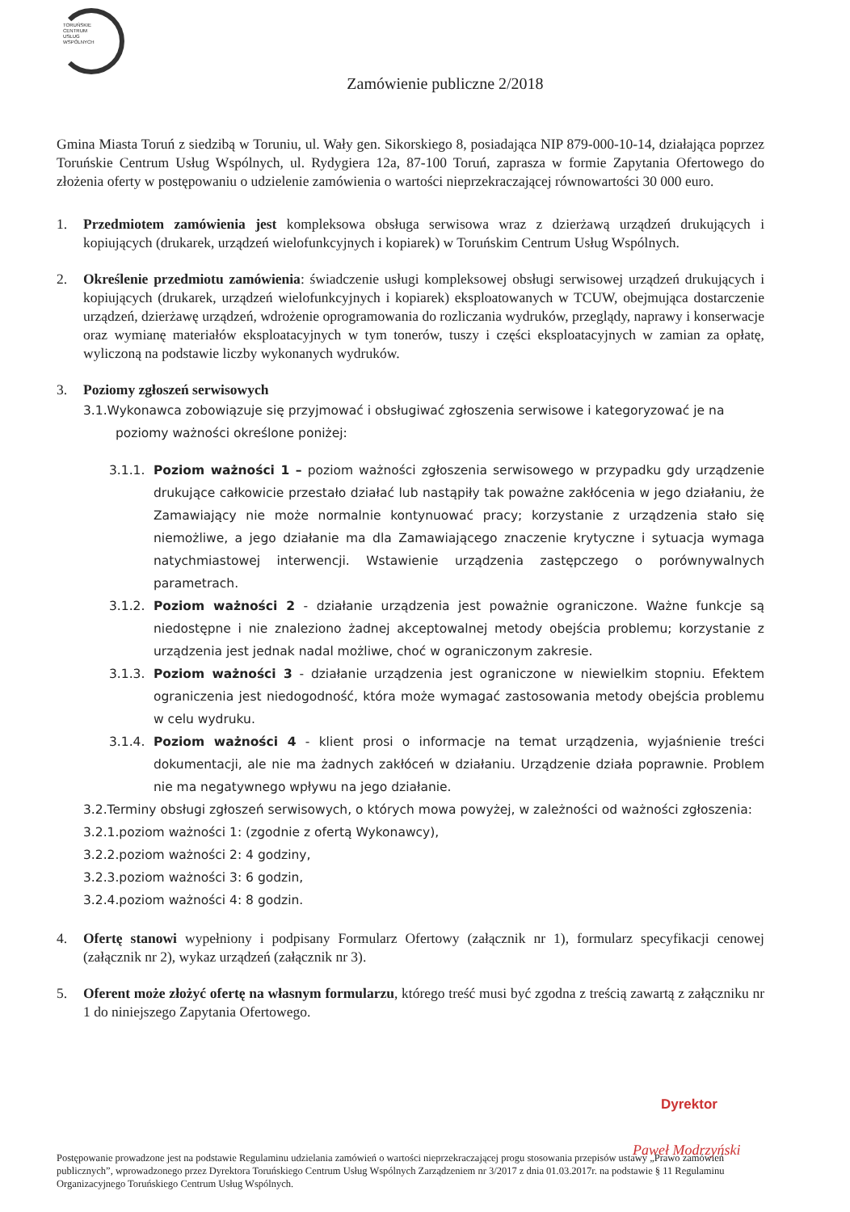TORUŃSKIE
CENTRUM
USŁUG
WSPÓLNYCH
Zamówienie publiczne 2/2018
Gmina Miasta Toruń z siedzibą w Toruniu, ul. Wały gen. Sikorskiego 8, posiadająca NIP 879-000-10-14, działająca poprzez Toruńskie Centrum Usług Wspólnych, ul. Rydygiera 12a, 87-100 Toruń, zaprasza w formie Zapytania Ofertowego do złożenia oferty w postępowaniu o udzielenie zamówienia o wartości nieprzekraczającej równowartości 30 000 euro.
1. Przedmiotem zamówienia jest kompleksowa obsługa serwisowa wraz z dzierżawą urządzeń drukujących i kopiujących (drukarek, urządzeń wielofunkcyjnych i kopiarek) w Toruńskim Centrum Usług Wspólnych.
2. Określenie przedmiotu zamówienia: świadczenie usługi kompleksowej obsługi serwisowej urządzeń drukujących i kopiujących (drukarek, urządzeń wielofunkcyjnych i kopiarek) eksploatowanych w TCUW, obejmująca dostarczenie urządzeń, dzierżawę urządzeń, wdrożenie oprogramowania do rozliczania wydruków, przeglądy, naprawy i konserwacje oraz wymianę materiałów eksploatacyjnych w tym tonerów, tuszy i części eksploatacyjnych w zamian za opłatę, wyliczoną na podstawie liczby wykonanych wydruków.
3. Poziomy zgłoszeń serwisowych
3.1.Wykonawca zobowiązuje się przyjmować i obsługiwać zgłoszenia serwisowe i kategoryzować je na
poziomy ważności określone poniżej:
3.1.1.
Poziom ważności 1 – poziom ważności zgłoszenia serwisowego w przypadku gdy urządzenie drukujące całkowicie przestało działać lub nastąpiły tak poważne zakłócenia w jego działaniu, że Zamawiający nie może normalnie kontynuować pracy; korzystanie z urządzenia stało się niemożliwe, a jego działanie ma dla Zamawiającego znaczenie krytyczne i sytuacja wymaga natychmiastowej interwencji. Wstawienie urządzenia zastępczego o porównywalnych parametrach.
3.1.2.
Poziom ważności 2 - działanie urządzenia jest poważnie ograniczone. Ważne funkcje są niedostępne i nie znaleziono żadnej akceptowalnej metody obejścia problemu; korzystanie z urządzenia jest jednak nadal możliwe, choć w ograniczonym zakresie.
3.1.3.
Poziom ważności 3 - działanie urządzenia jest ograniczone w niewielkim stopniu. Efektem ograniczenia jest niedogodność, która może wymagać zastosowania metody obejścia problemu w celu wydruku.
3.1.4.
Poziom ważności 4 - klient prosi o informacje na temat urządzenia, wyjaśnienie treści dokumentacji, ale nie ma żadnych zakłóceń w działaniu. Urządzenie działa poprawnie. Problem nie ma negatywnego wpływu na jego działanie.
3.2.Terminy obsługi zgłoszeń serwisowych, o których mowa powyżej, w zależności od ważności zgłoszenia:
3.2.1.poziom ważności 1: (zgodnie z ofertą Wykonawcy),
3.2.2.poziom ważności 2: 4 godziny,
3.2.3.poziom ważności 3: 6 godzin,
3.2.4.poziom ważności 4: 8 godzin.
4. Ofertę stanowi wypełniony i podpisany Formularz Ofertowy (załącznik nr 1), formularz specyfikacji cenowej (załącznik nr 2), wykaz urządzeń (załącznik nr 3).
5. Oferent może złożyć ofertę na własnym formularzu, którego treść musi być zgodna z treścią zawartą z załączniku nr 1 do niniejszego Zapytania Ofertowego.
Dyrektor
Paweł Modrzyński
Postępowanie prowadzone jest na podstawie Regulaminu udzielania zamówień o wartości nieprzekraczającej progu stosowania przepisów ustawy „Prawo zamówień publicznych”, wprowadzonego przez Dyrektora Toruńskiego Centrum Usług Wspólnych Zarządzeniem nr 3/2017 z dnia 01.03.2017r. na podstawie § 11 Regulaminu Organizacyjnego Toruńskiego Centrum Usług Wspólnych.